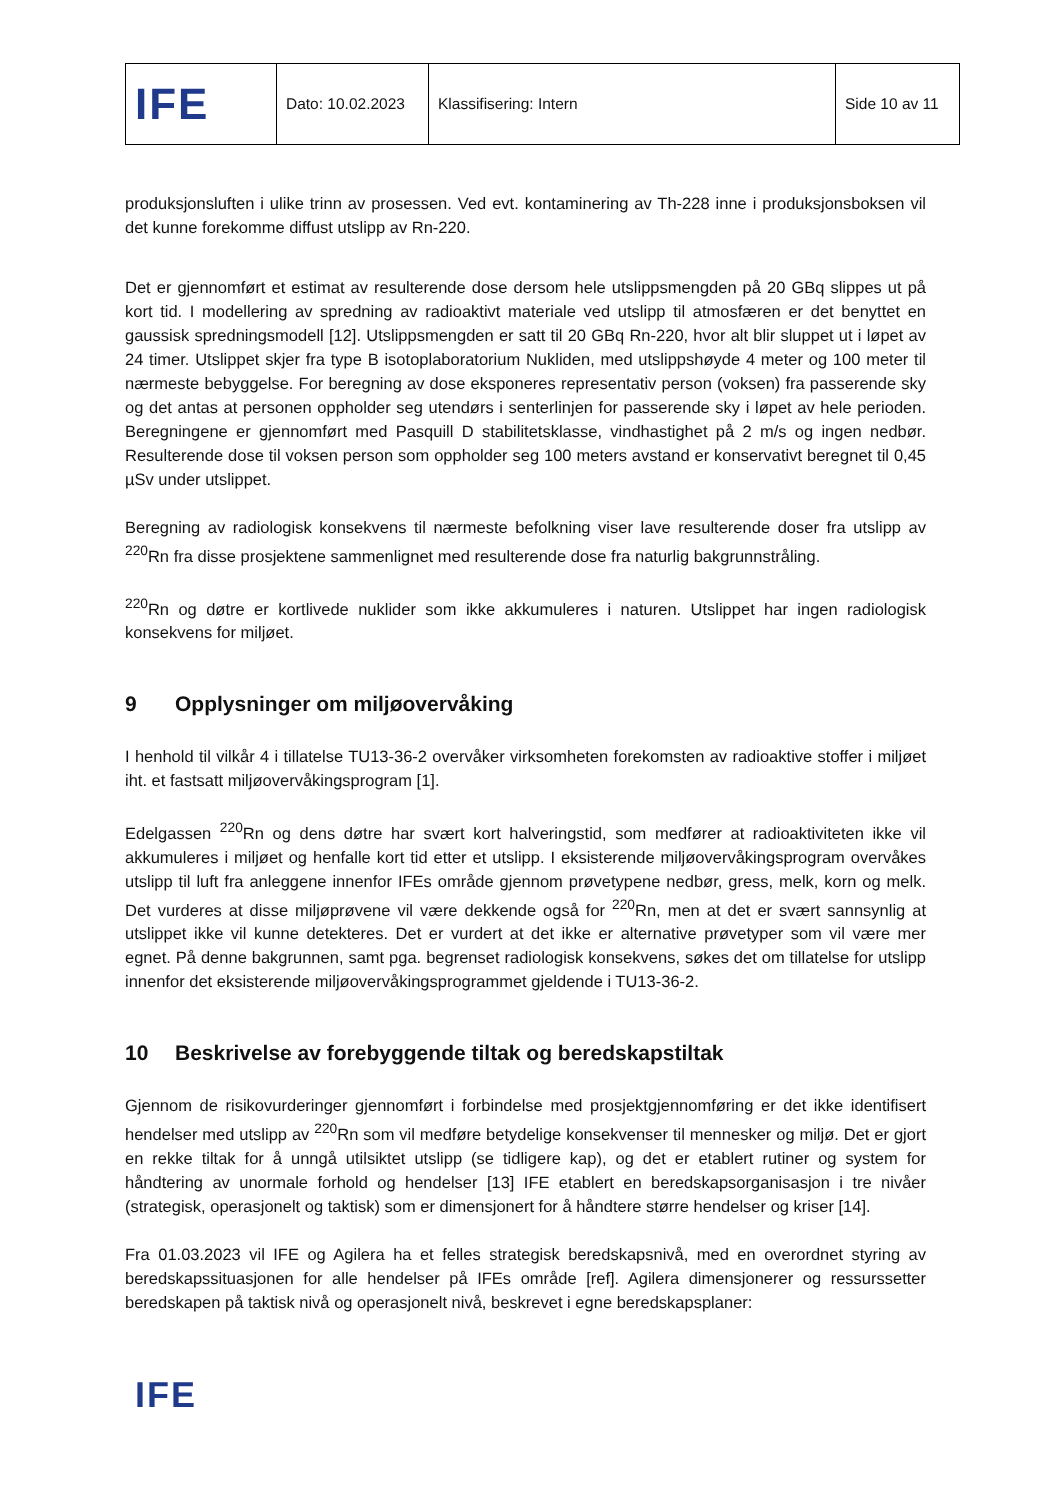| IFE | Dato: 10.02.2023 | Klassifisering: Intern | Side 10 av 11 |
produksjonsluften i ulike trinn av prosessen. Ved evt. kontaminering av Th-228 inne i produksjonsboksen vil det kunne forekomme diffust utslipp av Rn-220.
Det er gjennomført et estimat av resulterende dose dersom hele utslippsmengden på 20 GBq slippes ut på kort tid. I modellering av spredning av radioaktivt materiale ved utslipp til atmosfæren er det benyttet en gaussisk spredningsmodell [12]. Utslippsmengden er satt til 20 GBq Rn-220, hvor alt blir sluppet ut i løpet av 24 timer. Utslippet skjer fra type B isotoplaboratorium Nukliden, med utslippshøyde 4 meter og 100 meter til nærmeste bebyggelse. For beregning av dose eksponeres representativ person (voksen) fra passerende sky og det antas at personen oppholder seg utendørs i senterlinjen for passerende sky i løpet av hele perioden. Beregningene er gjennomført med Pasquill D stabilitetsklasse, vindhastighet på 2 m/s og ingen nedbør. Resulterende dose til voksen person som oppholder seg 100 meters avstand er konservativt beregnet til 0,45 µSv under utslippet.
Beregning av radiologisk konsekvens til nærmeste befolkning viser lave resulterende doser fra utslipp av <sup>220</sup>Rn fra disse prosjektene sammenlignet med resulterende dose fra naturlig bakgrunnstråling.
<sup>220</sup>Rn og døtre er kortlivede nuklider som ikke akkumuleres i naturen. Utslippet har ingen radiologisk konsekvens for miljøet.
9 Opplysninger om miljøovervåking
I henhold til vilkår 4 i tillatelse TU13-36-2 overvåker virksomheten forekomsten av radioaktive stoffer i miljøet iht. et fastsatt miljøovervåkingsprogram [1].
Edelgassen <sup>220</sup>Rn og dens døtre har svært kort halveringstid, som medfører at radioaktiviteten ikke vil akkumuleres i miljøet og henfalle kort tid etter et utslipp. I eksisterende miljøovervåkingsprogram overvåkes utslipp til luft fra anleggene innenfor IFEs område gjennom prøvetypene nedbør, gress, melk, korn og melk. Det vurderes at disse miljøprøvene vil være dekkende også for <sup>220</sup>Rn, men at det er svært sannsynlig at utslippet ikke vil kunne detekteres. Det er vurdert at det ikke er alternative prøvetyper som vil være mer egnet. På denne bakgrunnen, samt pga. begrenset radiologisk konsekvens, søkes det om tillatelse for utslipp innenfor det eksisterende miljøovervåkingsprogrammet gjeldende i TU13-36-2.
10 Beskrivelse av forebyggende tiltak og beredskapstiltak
Gjennom de risikovurderinger gjennomført i forbindelse med prosjektgjennomføring er det ikke identifisert hendelser med utslipp av <sup>220</sup>Rn som vil medføre betydelige konsekvenser til mennesker og miljø. Det er gjort en rekke tiltak for å unngå utilsiktet utslipp (se tidligere kap), og det er etablert rutiner og system for håndtering av unormale forhold og hendelser [13] IFE etablert en beredskapsorganisasjon i tre nivåer (strategisk, operasjonelt og taktisk) som er dimensjonert for å håndtere større hendelser og kriser [14].
Fra 01.03.2023 vil IFE og Agilera ha et felles strategisk beredskapsnivå, med en overordnet styring av beredskapssituasjonen for alle hendelser på IFEs område [ref]. Agilera dimensjonerer og ressurssetter beredskapen på taktisk nivå og operasjonelt nivå, beskrevet i egne beredskapsplaner:
IFE